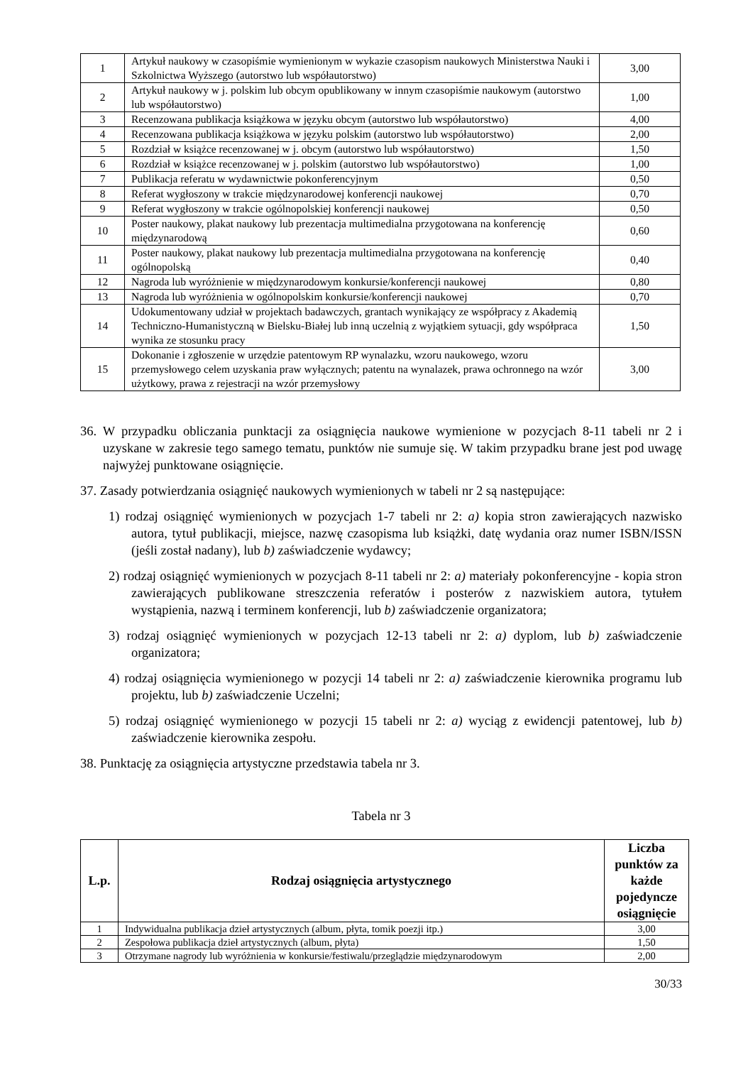| 1 | Artykuł naukowy w czasopiśmie wymienionym w wykazie czasopism naukowych Ministerstwa Nauki i Szkolnictwa Wyższego (autorstwo lub współautorstwo) | 3,00 |
| 2 | Artykuł naukowy w j. polskim lub obcym opublikowany w innym czasopiśmie naukowym (autorstwo lub współautorstwo) | 1,00 |
| 3 | Recenzowana publikacja książkowa w języku obcym (autorstwo lub współautorstwo) | 4,00 |
| 4 | Recenzowana publikacja książkowa w języku polskim (autorstwo lub współautorstwo) | 2,00 |
| 5 | Rozdział w książce recenzowanej w j. obcym (autorstwo lub współautorstwo) | 1,50 |
| 6 | Rozdział w książce recenzowanej w j. polskim (autorstwo lub współautorstwo) | 1,00 |
| 7 | Publikacja referatu w wydawnictwie pokonferencyjnym | 0,50 |
| 8 | Referat wygłoszony w trakcie międzynarodowej konferencji naukowej | 0,70 |
| 9 | Referat wygłoszony w trakcie ogólnopolskiej konferencji naukowej | 0,50 |
| 10 | Poster naukowy, plakat naukowy lub prezentacja multimedialna przygotowana na konferencję międzynarodową | 0,60 |
| 11 | Poster naukowy, plakat naukowy lub prezentacja multimedialna przygotowana na konferencję ogólnopolską | 0,40 |
| 12 | Nagroda lub wyróżnienie w międzynarodowym konkursie/konferencji naukowej | 0,80 |
| 13 | Nagroda lub wyróżnienia w ogólnopolskim konkursie/konferencji naukowej | 0,70 |
| 14 | Udokumentowany udział w projektach badawczych, grantach wynikający ze współpracy z Akademią Techniczno-Humanistyczną w Bielsku-Białej lub inną uczelnią z wyjątkiem sytuacji, gdy współpraca wynika ze stosunku pracy | 1,50 |
| 15 | Dokonanie i zgłoszenie w urzędzie patentowym RP wynalazku, wzoru naukowego, wzoru przemysłowego celem uzyskania praw wyłącznych; patentu na wynalazek, prawa ochronnego na wzór użytkowy, prawa z rejestracji na wzór przemysłowy | 3,00 |
36. W przypadku obliczania punktacji za osiągnięcia naukowe wymienione w pozycjach 8-11 tabeli nr 2 i uzyskane w zakresie tego samego tematu, punktów nie sumuje się. W takim przypadku brane jest pod uwagę najwyżej punktowane osiągnięcie.
37. Zasady potwierdzania osiągnięć naukowych wymienionych w tabeli nr 2 są następujące:
1) rodzaj osiągnięć wymienionych w pozycjach 1-7 tabeli nr 2: a) kopia stron zawierających nazwisko autora, tytuł publikacji, miejsce, nazwę czasopisma lub książki, datę wydania oraz numer ISBN/ISSN (jeśli został nadany), lub b) zaświadczenie wydawcy;
2) rodzaj osiągnięć wymienionych w pozycjach 8-11 tabeli nr 2: a) materiały pokonferencyjne - kopia stron zawierających publikowane streszczenia referatów i posterów z nazwiskiem autora, tytułem wystąpienia, nazwą i terminem konferencji, lub b) zaświadczenie organizatora;
3) rodzaj osiągnięć wymienionych w pozycjach 12-13 tabeli nr 2: a) dyplom, lub b) zaświadczenie organizatora;
4) rodzaj osiągnięcia wymienionego w pozycji 14 tabeli nr 2: a) zaświadczenie kierownika programu lub projektu, lub b) zaświadczenie Uczelni;
5) rodzaj osiągnięć wymienionego w pozycji 15 tabeli nr 2: a) wyciąg z ewidencji patentowej, lub b) zaświadczenie kierownika zespołu.
38. Punktację za osiągnięcia artystyczne przedstawia tabela nr 3.
Tabela nr 3
| L.p. | Rodzaj osiągnięcia artystycznego | Liczba punktów za każde pojedyncze osiągnięcie |
| --- | --- | --- |
| 1 | Indywidualna publikacja dzieł artystycznych (album, płyta, tomik poezji itp.) | 3,00 |
| 2 | Zespołowa publikacja dzieł artystycznych (album, płyta) | 1,50 |
| 3 | Otrzymane nagrody lub wyróżnienia w konkursie/festiwalu/przeglądzie międzynarodowym | 2,00 |
30/33